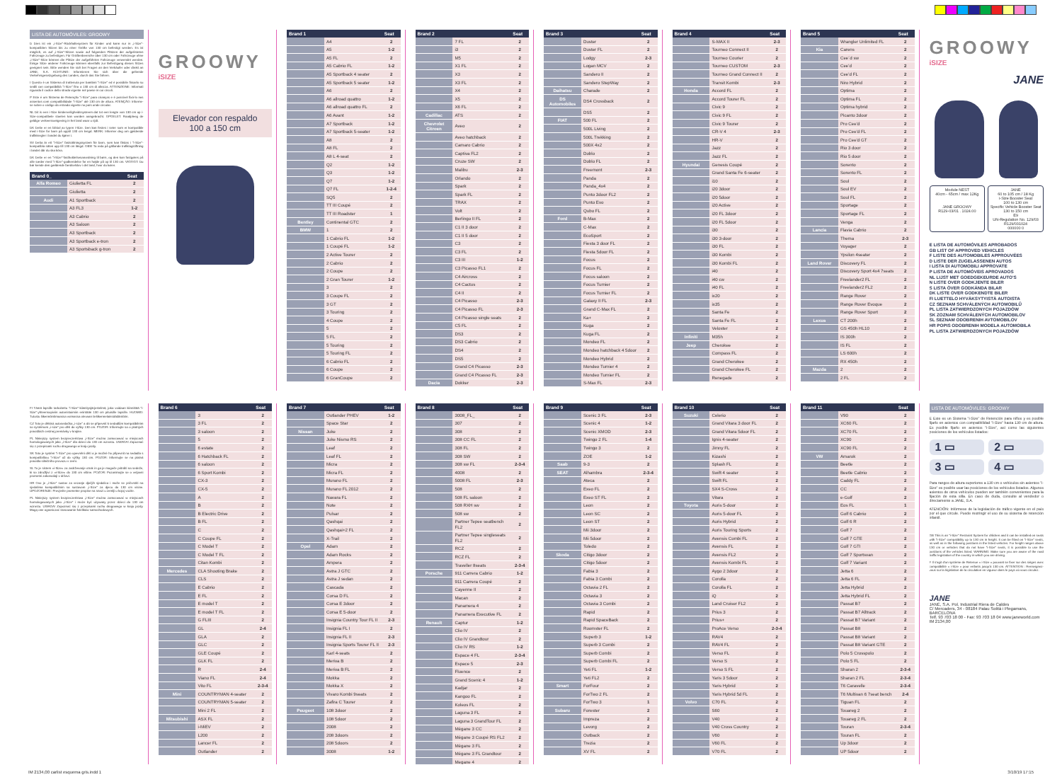LISTA DE AUTOMÓVILES: GROOWY
D Dies ist ein „i-Size"-Rückhaltesystem für Kinder und kann nur in „i-Size"-kompatiblen Sitzen bis zu einer Größe von 130 cm befestigt werden. Es ist möglich, es auf „i-Size"-Sitzen sowie auf folgenden Plätzen der aufgelisteten Fahrzeuge zu befestigen. Für Größenbereiche über 130 cm oder Fahrzeuge ohne „i-Size"-Sitze können die Plätze der aufgeführten Fahrzeuge verwendet werden. Einige Sitze anderer Fahrzeuge können ebenfalls zur Befestigung dieses Sitzes geeignet sein. Bitte wenden Sie sich bei Fragen an den Verkäufer oder direkt an JANE, S.A. ACHTUNG: Informieren Sie sich über die geltende Verkehrsgesetzgebung des Landes, durch das Sie fahren.
I Questo è un Sistema di trattenuta per bambini "i-Size" ed è possibile fissarlo su sedili con compatibilità "i-Size" fino a 130 cm di altezza. ATTENZIONE: Informati riguardo il codice della strada vigente nel paese in cui circoli.
P Este é um Sistema de Retenção "i-Size" para crianças e é possível fixá-lo nos assentos com compatibilidade "i-Size" até 130 cm de altura. ATENÇÃO: Informe-se sobre o código da estrada vigente no país onde circular.
NL Dit is een i-Size kinderveiligheidssysteem dat tot een lengte van 130 cm op i-Size-compatibele stoelen kan worden aangebracht. OPGELET: Raadpleeg de geldige verkeerswetgeving in het land waar u rijdt.
DK Dette er en bilstol av typen i-Size. Den kan festes i seter som er kompatible med i-Size for barn på opptil 130 cm lengd. MERK: Informer deg om gjeldende trafikkregler i landet du kjører i.
SV Detta är ett "i-Size" fastsättningssystem för barn, som kan fästas i "i-Size"-kompatibla säten upp till 130 cm längd. OBS! Ta reda på gällande trafiklagstiftning i landet där du ska köra.
DK Dette er en "i-Size"-fastholdelsesanordning til børn, og den kan fastgøres på alle sæder med "i-Size"-godkendelse for en højde på op til 130 cm. VIGTIGT: Du bør kende den gældende færdselslov i det land, hvor du kører.
| Brand 0_ | | Seat |
| --- | --- | --- |
| Alfa Romeo | Giulietta FL | 2 |
| | Giulietta | 2 |
| Audi | A1 Sportback | 2 |
| | A3 FL3 | 1-2 |
| | A3 Cabrio | 2 |
| | A3 Saloon | 2 |
| | A3 Sportback | 2 |
| | A3 Sportback e-tron | 2 |
| | A3 Sportsback g-tron | 2 |
GROOWY
iSIZE
Elevador con respaldo
100 a 150 cm
| Brand 1 | | Seat |
| --- | --- | --- |
| | A4 | 2 |
| | A5 | 1-2 |
| | A5 FL | 2 |
| | A5 Cabrio FL | 1-2 |
| | A5 Sportback 4 seater | 2 |
| | A5 Sportback 5 seater | 1-2 |
| | A6 | 2 |
| | A6 allroad quattro | 1-2 |
| | A6 allroad quattro FL | 2 |
| | A6 Avant | 1-2 |
| | A7 Sportback | 1-2 |
| | A7 Sportback 5-seater | 1-2 |
| | A8 | 2 |
| | A8 FL | 2 |
| | A8 L 4-seat | 2 |
| | Q2 | 1-2 |
| | Q3 | 1-2 |
| | Q7 | 1-2 |
| | Q7 FL | 1-2-4 |
| | SQ5 | 2 |
| | TT III Coupé | 2 |
| | TT III Roadster | 1 |
| Bentley | Continental GTC | 2 |
| BMW | 1 | 2 |
| | 1 Cabrio FL | 1-2 |
| | 1 Coupé FL | 1-2 |
| | 2 Active Tourer | 2 |
| | 2 Cabrio | 2 |
| | 2 Coupe | 2 |
| | 2 Gran Tourer | 1-2 |
| | 3 | 2 |
| | 3 Coupe FL | 2 |
| | 3 GT | 2 |
| | 3 Touring | 2 |
| | 4 Coupe | 2 |
| | 5 | 2 |
| | 5 FL | 2 |
| | 5 Touring | 2 |
| | 5 Touring FL | 2 |
| | 6 Cabrio FL | 2 |
| | 6 Coupe | 2 |
| | 6 GranCoupe | 2 |
| Brand 2 | | Seat |
| --- | --- | --- |
| | 7 FL | 2 |
| | i3 | 2 |
| | M5 | 2 |
| | X1 FL | 2 |
| | X3 | 2 |
| | X3 FL | 2 |
| | X4 | 2 |
| | X5 | 2 |
| | X6 FL | 2 |
| Cadillac | ATS | 2 |
| Chevrolet Citroen | Aveo | 2 |
| | Aveo hatchback | 2 |
| | Camaro Cabrio | 2 |
| | Captiva FL2 | 2 |
| | Cruze SW | 2 |
| | Malibu | 2-3 |
| | Orlando | 2 |
| | Spark | 2 |
| | Spark FL | 2 |
| | TRAX | 2 |
| | Volt | 2 |
| | Berlingo II FL | 2 |
| | C1 II 3 door | 2 |
| | C1 II 5 door | 2 |
| | C3 | 2 |
| | C3 FL | 2 |
| | C3 III | 1-2 |
| | C3 Picasso FL1 | 2 |
| | C4 Aircross | 2 |
| | C4 Cactus | 2 |
| | C4 II | 2 |
| | C4 Picasso | 2-3 |
| | C4 Picasso FL | 2-3 |
| | C4 Picasso single seats | 2 |
| | C5 FL | 2 |
| | DS3 | 2 |
| | DS3 Cabrio | 2 |
| | DS4 | 2 |
| | DS5 | 2 |
| | Grand C4 Picasso | 2-3 |
| | Grand C4 Picasso FL | 2-3 |
| Dacia | Dokker | 2-3 |
| Brand 3 | | Seat |
| --- | --- | --- |
| | Duster | 2 |
| | Duster FL | 2 |
| | Lodgy | 2-3 |
| | Logan MCV | 2 |
| | Sandero II | 2 |
| | Sandero StepWay | 2 |
| Daihatsu | Charade | 2 |
| DS Automobiles | DS4 Crossback | 2 |
| | DS5 | 2 |
| FIAT | 500 FL | 2 |
| | 500L Living | 2 |
| | 500L Trekking | 2 |
| | 500X 4x2 | 2 |
| | Doblo | 2 |
| | Doblo FL | 2 |
| | Freemont | 2-3 |
| | Panda | 2 |
| | Panda_4x4 | 2 |
| | Punto 3door FL2 | 2 |
| | Punto Evo | 2 |
| | Qubo FL | 2 |
| Ford | B-Max | 2 |
| | C-Max | 2 |
| | EcoSport | 2 |
| | Fiesta 3 door FL | 2 |
| | Fiesta 5door FL | 2 |
| | Focus | 2 |
| | Focus FL | 2 |
| | Focus saloon | 2 |
| | Focus Turnier | 2 |
| | Focus Turnier FL | 2 |
| | Galaxy II FL | 2-3 |
| | Grand C-Max FL | 2 |
| | Ka+ | 2 |
| | Kuga | 2 |
| | Kuga FL | 2 |
| | Mondeo FL | 2 |
| | Mondeo hatchback 4 5door | 2 |
| | Mondeo Hybrid | 2 |
| | Mondeo Turnier 4 | 2 |
| | Mondeo Turnier FL | 2 |
| | S-Max FL | 2-3 |
| Brand 4 | | Seat |
| --- | --- | --- |
| | S-MAX II | 2-3 |
| | Tourneo Connect II | 2 |
| | Tourneo Courier | 2 |
| | Tourneo CUSTOM | 2-3 |
| | Tourneo Grand Connect II | 2 |
| | Transit Kombi | 2-3 |
| Honda | Accord FL | 2 |
| | Accord Tourer FL | 2 |
| | Civic 9 | 2 |
| | Civic 9 FL | 2 |
| | Civic 9 Tourer | 2 |
| | CR-V 4 | 2-3 |
| | HR-V | 2 |
| | Jazz | 2 |
| | Jazz FL | 2 |
| Hyundai | Genesis Coupé | 2 |
| | Grand Santa Fe 6-seater | 2 |
| | i10 | 2 |
| | i20 3door | 2 |
| | i20 5door | 2 |
| | i20 Active | 2 |
| | i20 FL 3door | 2 |
| | i20 FL 5door | 2 |
| | i30 | 2 |
| | i30 3-door | 2 |
| | i30 FL | 2 |
| | i30 Kombi | 2 |
| | i30 Kombi FL | 2 |
| | i40 | 2 |
| | i40 cw | 2 |
| | i40 FL | 2 |
| | ix20 | 2 |
| | ix35 | 2 |
| | Santa Fe | 2 |
| | Santa Fe FL | 2 |
| | Veloster | 2 |
| Infiniti | M35h | 2 |
| Jeep | Cherokee | 2 |
| | Compass FL | 2 |
| | Grand Cherokee | 2 |
| | Grand Cherokee FL | 2 |
| | Renegade | 2 |
| Brand 5 | | Seat |
| --- | --- | --- |
| | Wrangler Unlimited FL | 2 |
| Kia | Carens | 2 |
| | Cee´d sw | 2 |
| | Cee'd | 2 |
| | Cee'd FL | 2 |
| | Niro Hybrid | 2 |
| | Optima | 2 |
| | Optima FL | 2 |
| | Optima hybrid | 2 |
| | Picanto 3door | 2 |
| | Pro Cee'd | 2 |
| | Pro Cee'd FL | 2 |
| | Pro Cee'd GT | 2 |
| | Rio 3 door | 2 |
| | Rio 5 door | 2 |
| | Sorento | 2 |
| | Sorento FL | 2 |
| | Soul | 2 |
| | Soul EV | 2 |
| | Soul FL | 2 |
| | Sportage | 2 |
| | Sportage FL | 2 |
| | Venga | 2 |
| Lancia | Flavia Cabrio | 2 |
| | Thema | 2-3 |
| | Voyager | 2 |
| | Ypsilon 4seater | 2 |
| Land Rover | Discovery FL | 2 |
| | Discovery Sport 4x4 7seats | 2 |
| | Freelander2 FL | 2 |
| | Freelander2 FL2 | 2 |
| | Range Rover | 2 |
| | Range Rover Evoque | 2 |
| | Range Rover Sport | 2 |
| Lexus | CT 200h | 2 |
| | GS 450h HL10 | 2 |
| | IS 300h | 2 |
| | IS FL | 2 |
| | LS 600h | 2 |
| | RX 450h | 2 |
| Mazda | 2 | 2 |
| | 2 FL | 2 |
GROOWY
iSIZE
JANE
Module NEST
40cm - 65cm / max 12Kg
JANE GROOWY
R129-03/01 . 1024.00
JANE
60 to 105 cm / 18 Kg
i-Size Booster Seat
100 to 130 cm
Specific Vehicle Booster Seat
130 to 150 cm
E9
UN-Regulation No. 129/03
R129/031024
000000 0
E LISTA DE AUTOMÓVILES APROBADOS
GB LIST OF APPROVED VEHICLES
F LISTE DES AUTOMOBILES APPROUVÉES
D LISTE DER ZUGELASSENEN AUTOS
I LISTA DI AUTOMOBILI APPROVATE
P LISTA DE AUTOMÓVEIS APROVADOS
NL LIJST MET GOEDGEKEURDE AUTO'S
N LISTE OVER GODKJENTE BILER
S LISTA ÖVER GODKÄNDA BILAR
DK LISTE OVER GODKENDTE BILER
FI LUETTELO HYVÄKSYTYISTÄ AUTOISTA
CZ SEZNAM SCHVÁLENÝCH AUTOMOBILŮ
PL LISTA ZATWIERDZONYCH POJAZDÓW
SK ZOZNAM SCHVÁLENÝCH AUTOMOBILOV
SL SEZNAM ODOBRENIH AVTOMOBILOV
HR POPIS ODOBRENIH MODELA AUTOMOBILA
PL LISTA ZATWIERDZONYCH POJAZDÓW
FI Tämä lapsille tarkoitettu "i-Size"-kiinnitysjärjestelmä, joka voidaan kiinnittää "i-Size"-yhteensopiviin autonistuimiin enintään 130 cm pituisille lapsille. HUOMIO: Tutustu liikennöintimaassa voimassa olevaan tieliikennelainsäädäntöön.
CZ Toto je dětská autosedačka „i-size" a dá se připevnit k sedadlům kompatibilním so systémom „i-size" pro děti do výšky 130 cm. POZOR: Informujte sa o platných pravidlách cestnej premávky v krajine.
PL Niniejszy system bezpieczeństwa „i-Size" można zamocować w miejscach homologowanych jako „i-Size" dla dzieci do 130 cm wzrostu. UWAGA! Zapoznać się z przepisami ruchu drogowego w kraju jazdy.
SK Toto je systém "i-Size" pro upevnění dětí a je možné ho připevnit na sedadla s kompatibilitou "i-Size" až do výšky 130 cm. POZOR: Informujte se na platná pravidla silničního provozu v zemi.
SL To je sistem »i-Size« za zadrževanje otrok in ga je mogoče pritrditi na sedeže, ki so združljivi z »i-Size« do 130 cm višine. POZOR: Pozanimajte se o veljavni prometni zakonodaji v državi.
HR Ovo je „i-Size" sustav za vezanje dječjih sjedalica i može se pričvrstiti na sjedalima kompatibilnim sa sustavom „i-Size" za djecu do 130 cm visine. UPOZORENJE: Provjerite prometne propise na snazi u zemlji u kojoj vozite.
PL Niniejszy system bezpieczeństwa „i-Size" można zamocować w miejscach homologowanych jako „i-Size" i może być używany przez dzieci do 130 cm wzrostu. UWAGA! Zapoznać się z przepisami ruchu drogowego w kraju jazdy. Mogą one ograniczać stosowanie fotelików samochodowych.
| Brand 6 | | Seat |
| --- | --- | --- |
| | 3 | 2 |
| | 3 FL | 2 |
| | 3 saloon | 2 |
| | 5 | 2 |
| | 6 estate | 2 |
| | 6 Hatchback FL | 2 |
| | 6 saloon | 2 |
| | 6 Sport Kombi | 2 |
| | CX-3 | 2 |
| | CX-5 | 2 |
| | A | 2 |
| | B | 2 |
| | B Electric Drive | 2 |
| | B FL | 2 |
| | C | 2 |
| | C Coupe FL | 2 |
| | C Model T | 2 |
| | C Model T FL | 2 |
| | Citan Kombi | 2 |
| Mercedes | CLA Shooting Brake | 2 |
| | CLS | 2 |
| | E Cabrio | 2 |
| | E FL | 2 |
| | E model T | 2 |
| | E model T FL | 2 |
| | G FLIII | 2 |
| | GL | 2-4 |
| | GLA | 2 |
| | GLC | 2 |
| | GLE Coupé | 2 |
| | GLK FL | 2 |
| | R | 2-4 |
| | Viano FL | 2-4 |
| | Vito FL | 2-3-4 |
| Mini | COUNTRYMAN 4-seater | 2 |
| | COUNTRYMAN 5-seater | 2 |
| | Mini 2 FL | 2 |
| Mitsubishi | ASX FL | 2 |
| | i-MiEV | 2 |
| | L200 | 2 |
| | Lancer FL | 2 |
| | Outlander | 2 |
| Brand 7 | | Seat |
| --- | --- | --- |
| | Outlander PHEV | 1-2 |
| | Space Star | 2 |
| Nissan | Juke | 2 |
| | Juke Nismo RS | 2 |
| | Leaf | 2 |
| | Leaf FL | 2 |
| | Micra | 2 |
| | Micra FL | 2 |
| | Murano FL | 2 |
| | Murano FL 2012 | 2 |
| | Navara FL | 2 |
| | Note | 2 |
| | Pulsar | 2 |
| | Qashqai | 2 |
| | Qashqai+2 FL | 2 |
| | X-Trail | 2 |
| Opel | Adam | 2 |
| | Adam Rocks | 2 |
| | Ampera | 2 |
| | Astra J GTC | 2 |
| | Astra J sedan | 2 |
| | Cascada | 2 |
| | Corsa D FL | 2 |
| | Corsa E 3door | 2 |
| | Corsa E 5-door | 2 |
| | Insignia Country Tour FL II | 2-3 |
| | Insignia FL I | 2 |
| | Insignia FL II | 2-3 |
| | Insignia Sports Tourer FL II | 2-3 |
| | Karl 4-seats | 2 |
| | Meriva B | 2 |
| | Meriva B FL | 2 |
| | Mokka | 2 |
| | Mokka X | 2 |
| | Vivaro Kombi 9seats | 2 |
| | Zafira C Tourer | 2 |
| Peugeot | 108 3door | 2 |
| | 108 5door | 2 |
| | 2008 | 2 |
| | 208 3doors | 2 |
| | 208 5doors | 2 |
| | 3008 | 1-2 |
| Brand 8 | | Seat |
| --- | --- | --- |
| | 3008_FL_ | 2 |
| | 307 | 2 |
| | 308 | 2 |
| | 308 CC FL | 2 |
| | 308 FL | 2 |
| | 308 SW | 2 |
| | 308 sw FL | 2-3-4 |
| | 4008 | 2 |
| | 5008 FL | 2-3 |
| | 508 | 2 |
| | 508 FL saloon | 2 |
| | 508 RXH sw | 2 |
| | 508 sw | 2 |
| | Partner Tepee seatbench FL2 | 2 |
| | Partner Tepee singleseats FL2 | 2 |
| | RCZ | 2 |
| | RCZ FL | 2 |
| | Traveller 8seats | 2-3-4 |
| Porsche | 911 Carrera Cabrio | 1-2 |
| | 911 Carrera Coupé | 2 |
| | Cayenne II | 2 |
| | Macan | 2 |
| | Panamera 4 | 2 |
| | Panamera Executive FL | 2 |
| Renault | Captur | 1-2 |
| | Clio IV | 2 |
| | Clio IV Grandtour | 2 |
| | Clio IV RS | 1-2 |
| | Espace 4 FL | 2-3-4 |
| | Espace 5 | 2-3 |
| | Fluence | 2 |
| | Grand Scenic 4 | 1-2 |
| | Kadjar | 2 |
| | Kangoo FL | 2 |
| | Koleos FL | 2 |
| | Laguna 3 FL | 2 |
| | Laguna 3 GrandTour FL | 2 |
| | Mégane 3 CC | 2 |
| | Mégane 3 Coupé RS FL2 | 2 |
| | Mégane 3 FL | 2 |
| | Mégane 3 FL Grandtour | 2 |
| | Megane 4 | 2 |
| Brand 9 | | Seat |
| --- | --- | --- |
| | Scenic 3 FL | 2-3 |
| | Scenic 4 | 1-2 |
| | Scenic XMOD | 2-3 |
| | Twingo 2 FL | 1-4 |
| | Twingo 3 | 2 |
| | ZOE | 1-2 |
| Saab | 9-3 | 2 |
| SEAT | Alhambra | 2-3-4 |
| | Ateca | 2 |
| | Exeo FL | 2 |
| | Exeo ST FL | 2 |
| | Leon | 2 |
| | Leon SC | 2 |
| | Leon ST | 2 |
| | Mii 3door | 2 |
| | Mii 5door | 2 |
| | Toledo | 2 |
| Skoda | Citigo 3door | 2 |
| | Citigo 5door | 2 |
| | Fabia 3 | 2 |
| | Fabia 3 Combi | 2 |
| | Octavia 2 FL | 2 |
| | Octavia 3 | 2 |
| | Octavia 3 Combi | 2 |
| | Rapid | 2 |
| | Rapid SpaceBack | 2 |
| | Roomster FL | 2 |
| | Superb 3 | 1-2 |
| | Superb 3 Combi | 2 |
| | Superb Combi | 2 |
| | Superb Combi FL | 2 |
| | Yeti FL | 1-2 |
| | Yeti FL2 | 2 |
| Smart | ForFour | 2 |
| | ForTwo 2 FL | 2 |
| | ForTwo 3 | 1 |
| Subaru | Forester | 2 |
| | Impreza | 2 |
| | Levorg | 2 |
| | Outback | 2 |
| | Trezia | 2 |
| | XV FL | 2 |
| Brand 10 | | Seat |
| --- | --- | --- |
| Suzuki | Celerio | 2 |
| | Grand Vitara 3 door FL | 2 |
| | Grand Vitara 5door FL | 2 |
| | Ignis 4-seater | 2 |
| | Jimny FL | 2 |
| | Kizashi | 2 |
| | Splash FL | 2 |
| | Swift 4 seater | 2 |
| | Swift FL | 2 |
| | SX4 S-Cross | 2 |
| | Vitara | 2 |
| Toyota | Auris 5-door | 2 |
| | Auris 5-door FL | 2 |
| | Auris Hybrid | 2 |
| | Auris Touring Sports | 2 |
| | Avensis Combi FL | 2 |
| | Avensis FL | 2 |
| | Avensis FL2 | 2 |
| | Avensis Kombi FL | 2 |
| | Aygo 2 3door | 2 |
| | Corolla | 2 |
| | Corolla FL | 2 |
| | iQ | 2 |
| | Land Cruiser FL2 | 2 |
| | Prius 3 | 2 |
| | Prius+ | 2 |
| | ProAce Verso | 2-3-4 |
| | RAV4 | 2 |
| | RAV4 FL | 2 |
| | Verso FL | 2 |
| | Verso S | 2 |
| | Verso S FL | 2 |
| | Yaris 3 5door | 2 |
| | Yaris Hybrid | 2 |
| | Yaris Hybrid 5d FL | 2 |
| Volvo | C70 FL | 2 |
| | S60 | 2 |
| | V40 | 2 |
| | V40 Cross Country | 2 |
| | V60 | 2 |
| | V60 FL | 2 |
| | V70 FL | 2 |
| Brand 11 | | Seat |
| --- | --- | --- |
| | V90 | 2 |
| | XC60 FL | 2 |
| | XC70 FL | 2 |
| | XC90 | 2 |
| | XC90 FL | 2 |
| VW | Amarok | 2 |
| | Beetle | 2 |
| | Beetle Cabrio | 2 |
| | Caddy FL | 2 |
| | CC | 2 |
| | e-Golf | 2 |
| | Eos FL | 1 |
| | Golf 6 Cabrio | 2 |
| | Golf 6 R | 2 |
| | Golf 7 | 2 |
| | Golf 7 GTE | 2 |
| | Golf 7 GTI | 2 |
| | Golf 7 Sportsvan | 2 |
| | Golf 7 Variant | 2 |
| | Jetta 6 | 2 |
| | Jetta 6 FL | 2 |
| | Jetta Hybrid | 2 |
| | Jetta Hybrid FL | 2 |
| | Passat B7 | 2 |
| | Passat B7 Alltrack | 2 |
| | Passat B7 Variant | 2 |
| | Passat B8 | 2 |
| | Passat B8 Variant | 2 |
| | Passat B8 Variant GTE | 2 |
| | Polo 5 Crosspolo | 2 |
| | Polo 5 FL | 2 |
| | Sharan 2 | 2-3-4 |
| | Sharan 2 FL | 2-3-4 |
| | T6 Caravelle | 2-3-4 |
| | T6 Multivan 6 7seat bench | 2-4 |
| | Tiguan FL | 2 |
| | Touareg 2 | 2 |
| | Touareg 2 FL | 2 |
| | Touran | 2-3-4 |
| | Touran FL | 2 |
| | Up 3door | 2 |
| | UP 5door | 2 |
LISTA DE AUTOMÓVILES: GROOWY
E Este es un Sistema "i-Size" de Retención para niños y es posible fijarlo en asientos con compatibilidad "i-Size" hasta 130 cm de altura. Es posible fijarlo en asientos "i-Size", así como las siguientes posiciones de los vehículos listados:
1 ▭
2 ▭
3 ▭
4 ▭
Para rangos de altura superiores a 130 cm o vehículos sin asientos "i-Size" es posible usar las posiciones de los vehículos listados. Algunos asientos de otros vehículos pueden ser también convenientes para la fijación de esta silla. En caso de duda, consulte al vendedor o directamente a JANE, S.A.
ATENCIÓN: Infórmese de la legislación de tráfico vigente en el país por el que circule. Puede restringir el uso de su sistema de retención infantil.
GB This is an "i-Size" Restraint System for children and it can be installed on seats with "i-Size" compatibility up to 130 cm in height. It can be fitted on "i-Size" seats, as well as in the following positions in the listed vehicles. For height ranges above 130 cm or vehicles that do not have "i-Size" seats, it is possible to use the positions of the vehicles listed. WARNING: Make sure you are aware of the road traffic legislation of the country in which you are driving.
F Il s'agit d'un système de Retenue « i-Size » pouvant se fixer sur des sièges avec compatibilité « i-Size » pour enfants jusqu'à 130 cm. ATTENTION : Renseignez-vous sur la législation de la circulation en vigueur dans le pays où vous circulez.
JANE
JANÉ, S.A. Pol. Industrial Riera de Caldes
C/ Mercaders, 34 - 08184 Palau Solità i Plegamans, BARCELONA
Telf. 93 703 18 00 - Fax: 93 703 18 04 www.janeworld.com
IM 2134,00
IM 2134,00 carlist esquema gris.indd 1 3/10/19 17:15